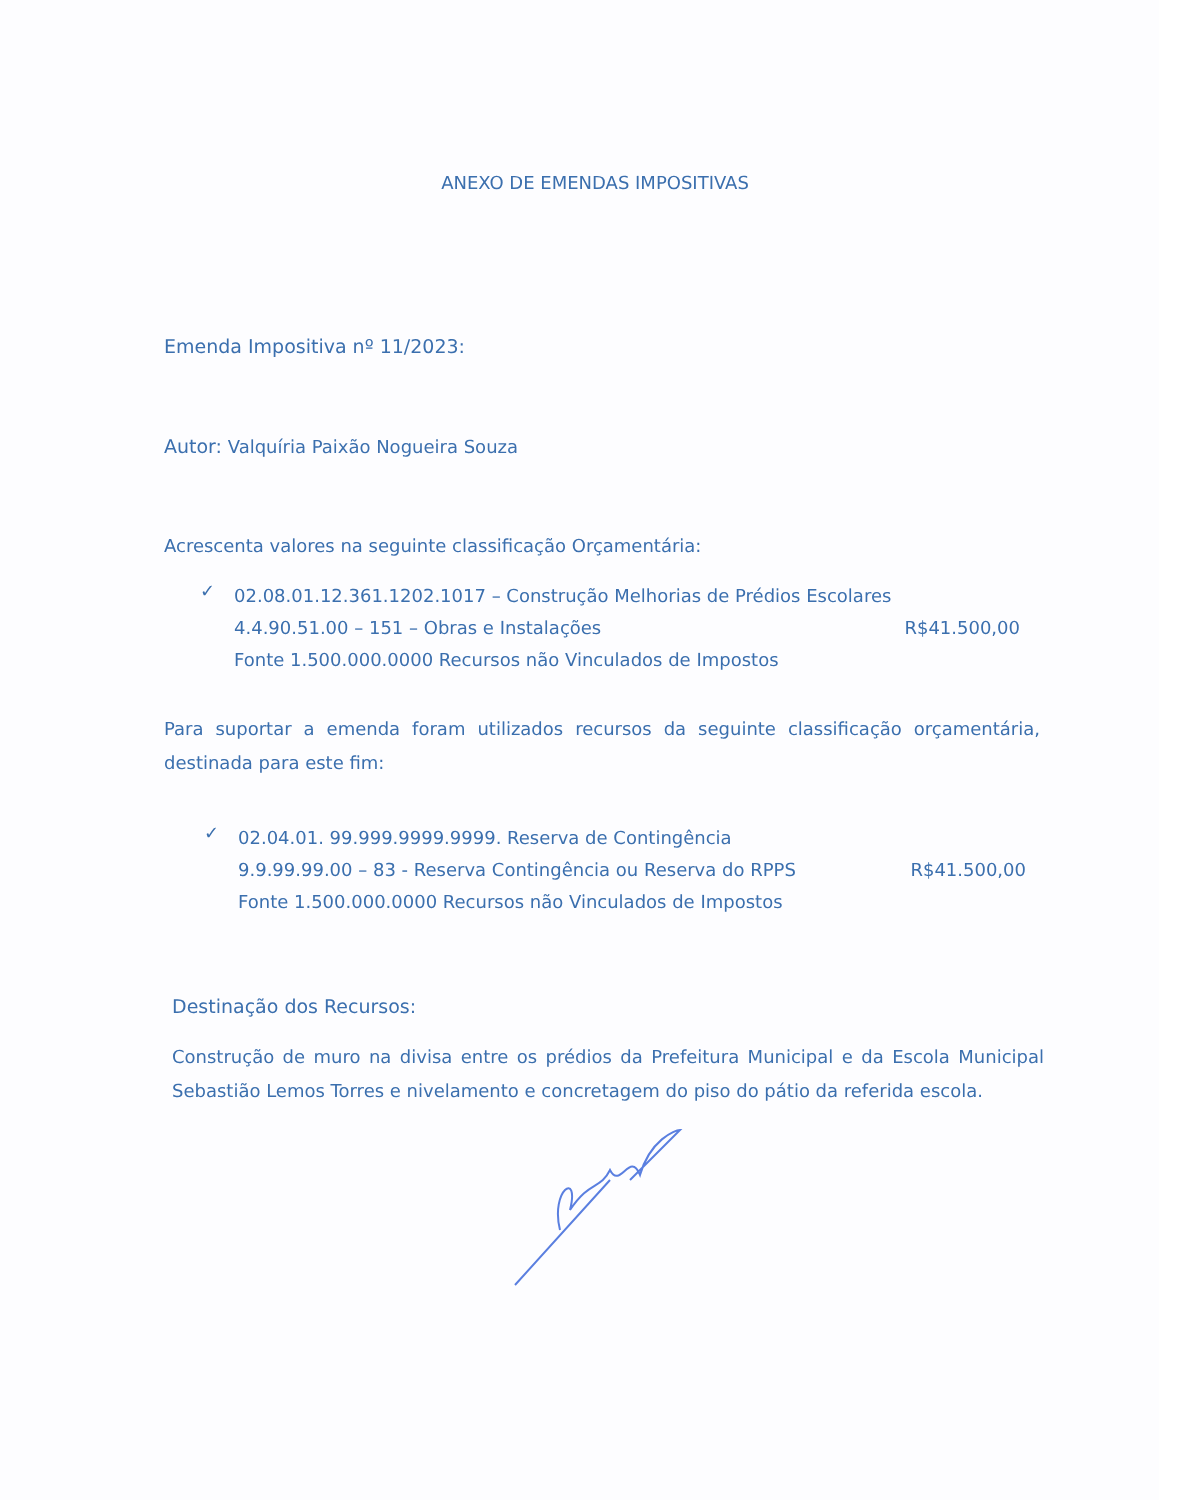ANEXO DE EMENDAS IMPOSITIVAS
Emenda Impositiva nº 11/2023:
Autor: Valquíria Paixão Nogueira Souza
Acrescenta valores na seguinte classificação Orçamentária:
✓
02.08.01.12.361.1202.1017 – Construção Melhorias de Prédios Escolares
4.4.90.51.00 – 151 – Obras e Instalações R$41.500,00
Fonte 1.500.000.0000 Recursos não Vinculados de Impostos
Para suportar a emenda foram utilizados recursos da seguinte classificação orçamentária, destinada para este fim:
✓
02.04.01. 99.999.9999.9999. Reserva de Contingência
9.9.99.99.00 – 83 - Reserva Contingência ou Reserva do RPPS R$41.500,00
Fonte 1.500.000.0000 Recursos não Vinculados de Impostos
Destinação dos Recursos:
Construção de muro na divisa entre os prédios da Prefeitura Municipal e da Escola Municipal Sebastião Lemos Torres e nivelamento e concretagem do piso do pátio da referida escola.